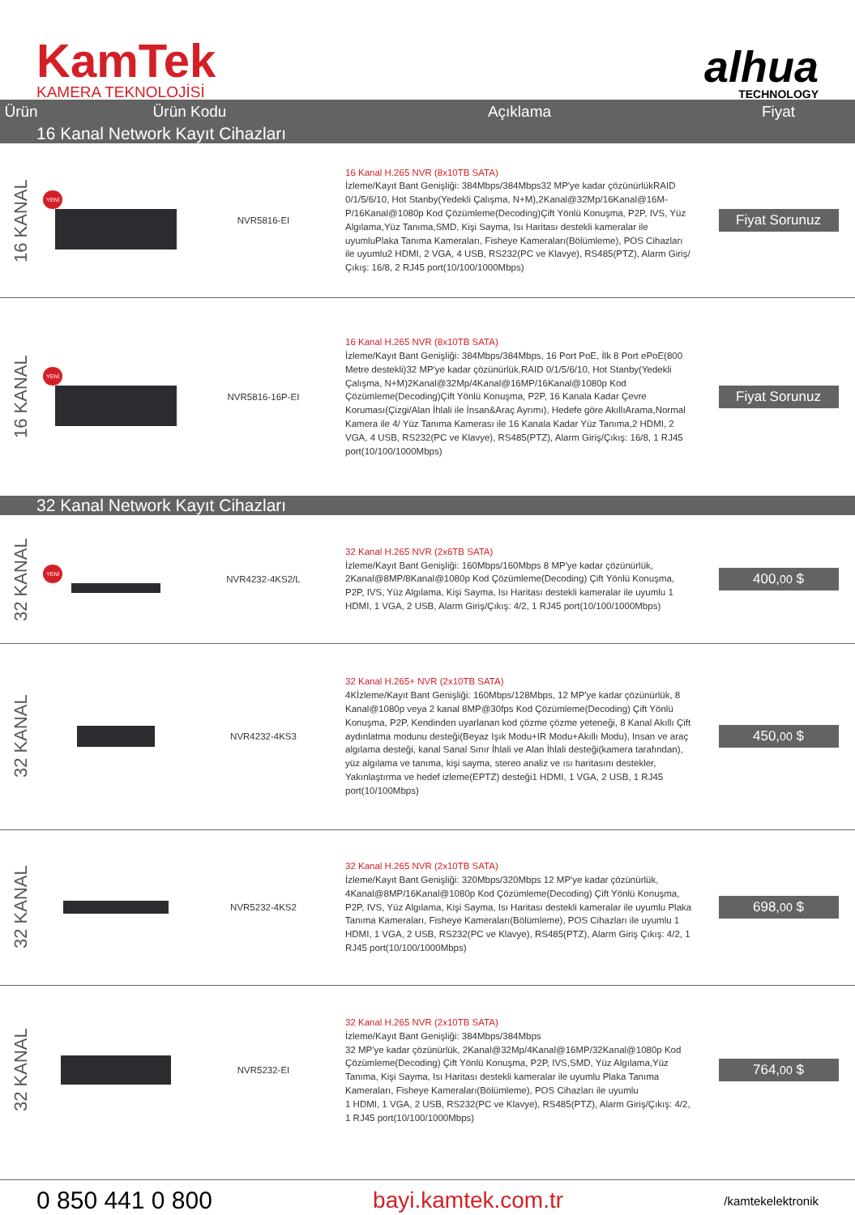KamTek
KAMERA TEKNOLOJİSİ
alhua
TECHNOLOGY
| Ürün | Ürün Kodu | | Açıklama | Fiyat |
| --- | --- | --- | --- | --- |
| 16 Kanal Network Kayıt Cihazları | | | | |
| 16 KANAL | YENİ | NVR5816-EI | 16 Kanal H.265 NVR (8x10TB SATA) İzleme/Kayıt Bant Genişliği: 384Mbps/384Mbps32 MP'ye kadar çözünürlükRAID 0/1/5/6/10, Hot Stanby(Yedekli Çalışma, N+M),2Kanal@32Mp/16Kanal@16M-P/16Kanal@1080p Kod Çözümleme(Decoding)Çift Yönlü Konuşma, P2P, IVS, Yüz Algılama,Yüz Tanıma,SMD, Kişi Sayma, Isı Haritası destekli kameralar ile uyumluPlaka Tanıma Kameraları, Fisheye Kameraları(Bölümleme), POS Cihazları ile uyumlu2 HDMI, 2 VGA, 4 USB, RS232(PC ve Klavye), RS485(PTZ), Alarm Giriş/Çıkış: 16/8, 2 RJ45 port(10/100/1000Mbps) | Fiyat Sorunuz |
| 16 KANAL | YENİ | NVR5816-16P-EI | 16 Kanal H.265 NVR (8x10TB SATA) İzleme/Kayıt Bant Genişliği: 384Mbps/384Mbps, 16 Port PoE, İlk 8 Port ePoE(800 Metre destekli)32 MP'ye kadar çözünürlük,RAID 0/1/5/6/10, Hot Stanby(Yedekli Çalışma, N+M)2Kanal@32Mp/4Kanal@16MP/16Kanal@1080p Kod Çözümleme(Decoding)Çift Yönlü Konuşma, P2P, 16 Kanala Kadar Çevre Koruması(Çizgi/Alan İhlali ile İnsan&Araç Ayrımı), Hedefe göre AkıllıArama,Normal Kamera ile 4/ Yüz Tanıma Kamerası ile 16 Kanala Kadar Yüz Tanıma,2 HDMI, 2 VGA, 4 USB, RS232(PC ve Klavye), RS485(PTZ), Alarm Giriş/Çıkış: 16/8, 1 RJ45 port(10/100/1000Mbps) | Fiyat Sorunuz |
| 32 Kanal Network Kayıt Cihazları | | | | |
| 32 KANAL | YENİ | NVR4232-4KS2/L | 32 Kanal H.265 NVR (2x6TB SATA) İzleme/Kayıt Bant Genişliği: 160Mbps/160Mbps 8 MP'ye kadar çözünürlük, 2Kanal@8MP/8Kanal@1080p Kod Çözümleme(Decoding) Çift Yönlü Konuşma, P2P, IVS, Yüz Algılama, Kişi Sayma, Isı Haritası destekli kameralar ile uyumlu 1 HDMI, 1 VGA, 2 USB, Alarm Giriş/Çıkış: 4/2, 1 RJ45 port(10/100/1000Mbps) | 400, 00 $ |
| 32 KANAL | | NVR4232-4KS3 | 32 Kanal H.265+ NVR (2x10TB SATA) 4Kİzleme/Kayıt Bant Genişliği: 160Mbps/128Mbps, 12 MP'ye kadar çözünürlük, 8 Kanal@1080p veya 2 kanal 8MP@30fps Kod Çözümleme(Decoding) Çift Yönlü Konuşma, P2P, Kendinden uyarlanan kod çözme çözme yeteneği, 8 Kanal Akıllı Çift aydınlatma modunu desteği(Beyaz Işık Modu+IR Modu+Akıllı Modu), Insan ve araç algılama desteği, kanal Sanal Sınır İhlali ve Alan İhlali desteği(kamera tarafından), yüz algılama ve tanıma, kişi sayma, stereo analiz ve ısı haritasını destekler, Yakınlaştırma ve hedef izleme(EPTZ) desteği1 HDMI, 1 VGA, 2 USB, 1 RJ45 port(10/100Mbps) | 450, 00 $ |
| 32 KANAL | | NVR5232-4KS2 | 32 Kanal H.265 NVR (2x10TB SATA) İzleme/Kayıt Bant Genişliği: 320Mbps/320Mbps 12 MP'ye kadar çözünürlük, 4Kanal@8MP/16Kanal@1080p Kod Çözümleme(Decoding) Çift Yönlü Konuşma, P2P, IVS, Yüz Algılama, Kişi Sayma, Isı Haritası destekli kameralar ile uyumlu Plaka Tanıma Kameraları, Fisheye Kameraları(Bölümleme), POS Cihazları ile uyumlu 1 HDMI, 1 VGA, 2 USB, RS232(PC ve Klavye), RS485(PTZ), Alarm Giriş Çıkış: 4/2, 1 RJ45 port(10/100/1000Mbps) | 698, 00 $ |
| 32 KANAL | | NVR5232-EI | 32 Kanal H.265 NVR (2x10TB SATA) İzleme/Kayıt Bant Genişliği: 384Mbps/384Mbps 32 MP'ye kadar çözünürlük, 2Kanal@32Mp/4Kanal@16MP/32Kanal@1080p Kod Çözümleme(Decoding) Çift Yönlü Konuşma, P2P, IVS,SMD, Yüz Algılama,Yüz Tanıma, Kişi Sayma, Isı Haritası destekli kameralar ile uyumlu Plaka Tanıma Kameraları, Fisheye Kameraları(Bölümleme), POS Cihazları ile uyumlu 1 HDMI, 1 VGA, 2 USB, RS232(PC ve Klavye), RS485(PTZ), Alarm Giriş/Çıkış: 4/2, 1 RJ45 port(10/100/1000Mbps) | 764, 00 $ |
0 850 441 0 800 bayi.kamtek.com.tr /kamtekelektronik